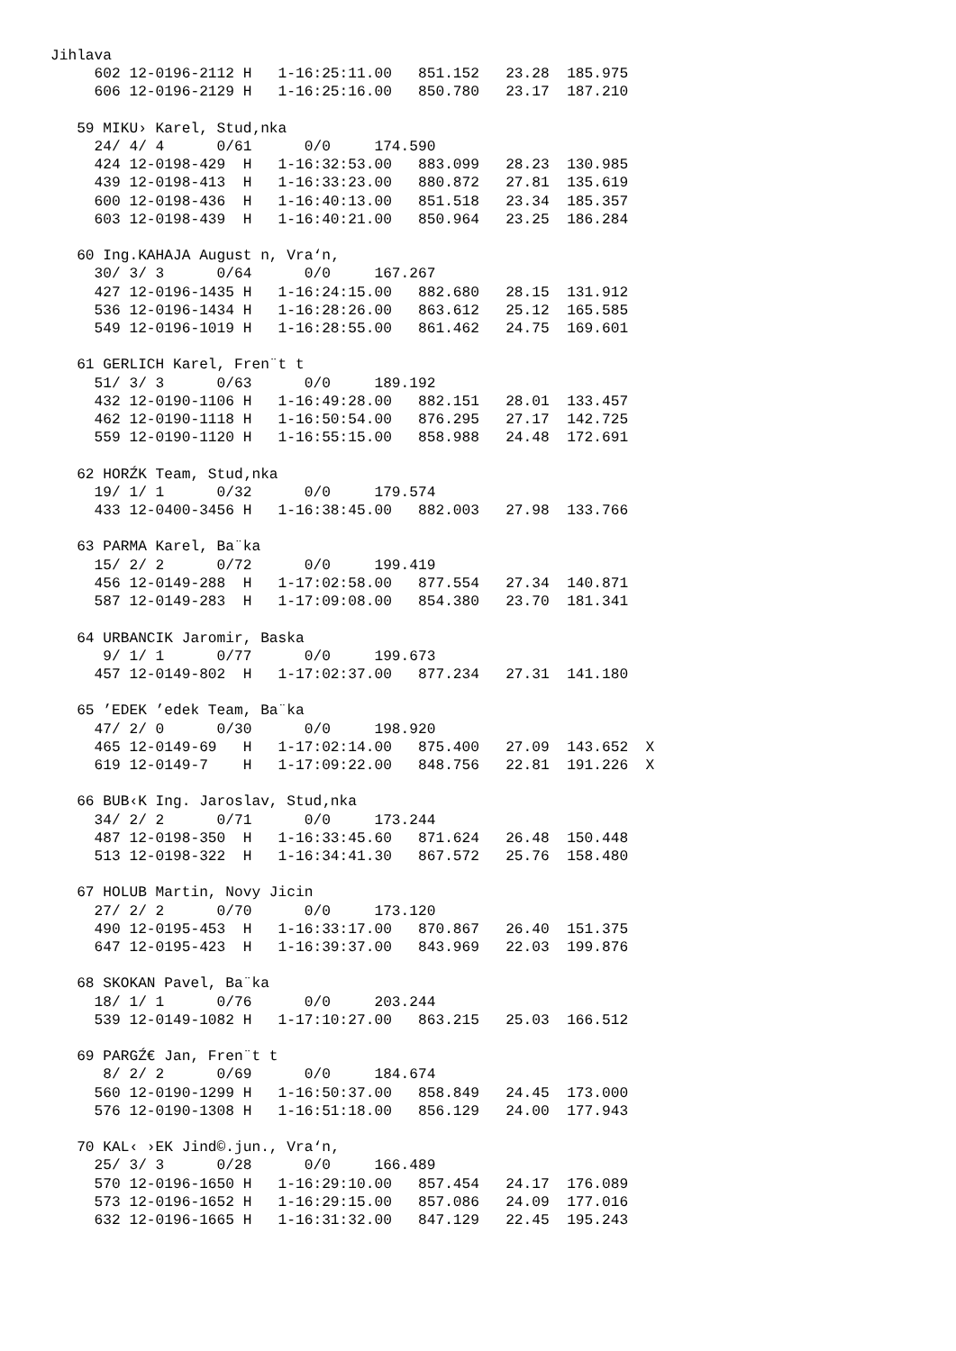Jihlava
     602 12-0196-2112 H   1-16:25:11.00   851.152   23.28  185.975
     606 12-0196-2129 H   1-16:25:16.00   850.780   23.17  187.210

   59 MIKU› Karel, Stud‚nka
     24/ 4/ 4      0/61      0/0     174.590
     424 12-0198-429  H   1-16:32:53.00   883.099   28.23  130.985
     439 12-0198-413  H   1-16:33:23.00   880.872   27.81  135.619
     600 12-0198-436  H   1-16:40:13.00   851.518   23.34  185.357
     603 12-0198-439  H   1-16:40:21.00   850.964   23.25  186.284

   60 Ing.KAHAJA August n, Vra‘n‚
     30/ 3/ 3      0/64      0/0     167.267
     427 12-0196-1435 H   1-16:24:15.00   882.680   28.15  131.912
     536 12-0196-1434 H   1-16:28:26.00   863.612   25.12  165.585
     549 12-0196-1019 H   1-16:28:55.00   861.462   24.75  169.601

   61 GERLICH Karel, Fren¨t t
     51/ 3/ 3      0/63      0/0     189.192
     432 12-0190-1106 H   1-16:49:28.00   882.151   28.01  133.457
     462 12-0190-1118 H   1-16:50:54.00   876.295   27.17  142.725
     559 12-0190-1120 H   1-16:55:15.00   858.988   24.48  172.691

   62 HORŹK Team, Stud‚nka
     19/ 1/ 1      0/32      0/0     179.574
     433 12-0400-3456 H   1-16:38:45.00   882.003   27.98  133.766

   63 PARMA Karel, Ba¨ka
     15/ 2/ 2      0/72      0/0     199.419
     456 12-0149-288  H   1-17:02:58.00   877.554   27.34  140.871
     587 12-0149-283  H   1-17:09:08.00   854.380   23.70  181.341

   64 URBANCIK Jaromir, Baska
      9/ 1/ 1      0/77      0/0     199.673
     457 12-0149-802  H   1-17:02:37.00   877.234   27.31  141.180

   65 ’EDEK ’edek Team, Ba¨ka
     47/ 2/ 0      0/30      0/0     198.920
     465 12-0149-69   H   1-17:02:14.00   875.400   27.09  143.652  X
     619 12-0149-7    H   1-17:09:22.00   848.756   22.81  191.226  X

   66 BUB‹K Ing. Jaroslav, Stud‚nka
     34/ 2/ 2      0/71      0/0     173.244
     487 12-0198-350  H   1-16:33:45.60   871.624   26.48  150.448
     513 12-0198-322  H   1-16:34:41.30   867.572   25.76  158.480

   67 HOLUB Martin, Novy Jicin
     27/ 2/ 2      0/70      0/0     173.120
     490 12-0195-453  H   1-16:33:17.00   870.867   26.40  151.375
     647 12-0195-423  H   1-16:39:37.00   843.969   22.03  199.876

   68 SKOKAN Pavel, Ba¨ka
     18/ 1/ 1      0/76      0/0     203.244
     539 12-0149-1082 H   1-17:10:27.00   863.215   25.03  166.512

   69 PARGŹ€ Jan, Fren¨t t
      8/ 2/ 2      0/69      0/0     184.674
     560 12-0190-1299 H   1-16:50:37.00   858.849   24.45  173.000
     576 12-0190-1308 H   1-16:51:18.00   856.129   24.00  177.943

   70 KAL‹ ›EK Jind©.jun., Vra‘n‚
     25/ 3/ 3      0/28      0/0     166.489
     570 12-0196-1650 H   1-16:29:10.00   857.454   24.17  176.089
     573 12-0196-1652 H   1-16:29:15.00   857.086   24.09  177.016
     632 12-0196-1665 H   1-16:31:32.00   847.129   22.45  195.243